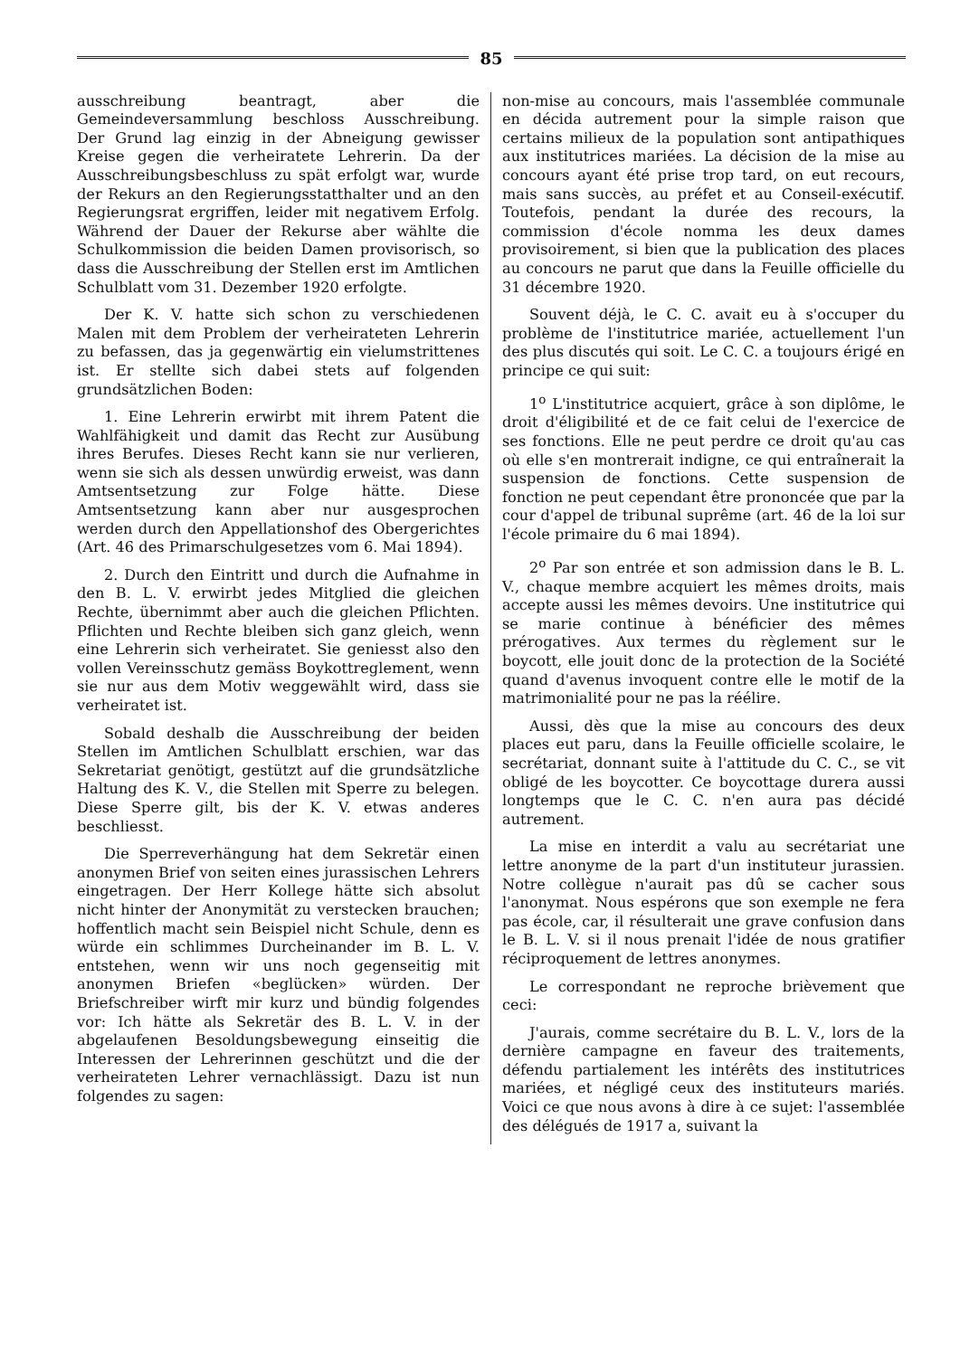85
ausschreibung beantragt, aber die Gemeindeversammlung beschloss Ausschreibung. Der Grund lag einzig in der Abneigung gewisser Kreise gegen die verheiratete Lehrerin. Da der Ausschreibungsbeschluss zu spät erfolgt war, wurde der Rekurs an den Regierungsstatthalter und an den Regierungsrat ergriffen, leider mit negativem Erfolg. Während der Dauer der Rekurse aber wählte die Schulkommission die beiden Damen provisorisch, so dass die Ausschreibung der Stellen erst im Amtlichen Schulblatt vom 31. Dezember 1920 erfolgte.
Der K. V. hatte sich schon zu verschiedenen Malen mit dem Problem der verheirateten Lehrerin zu befassen, das ja gegenwärtig ein vielumstrittenes ist. Er stellte sich dabei stets auf folgenden grundsätzlichen Boden:
1. Eine Lehrerin erwirbt mit ihrem Patent die Wahlfähigkeit und damit das Recht zur Ausübung ihres Berufes. Dieses Recht kann sie nur verlieren, wenn sie sich als dessen unwürdig erweist, was dann Amtsentsetzung zur Folge hätte. Diese Amtsentsetzung kann aber nur ausgesprochen werden durch den Appellationshof des Obergerichtes (Art. 46 des Primarschulgesetzes vom 6. Mai 1894).
2. Durch den Eintritt und durch die Aufnahme in den B. L. V. erwirbt jedes Mitglied die gleichen Rechte, übernimmt aber auch die gleichen Pflichten. Pflichten und Rechte bleiben sich ganz gleich, wenn eine Lehrerin sich verheiratet. Sie geniesst also den vollen Vereinsschutz gemäss Boykottreglement, wenn sie nur aus dem Motiv weggewählt wird, dass sie verheiratet ist.
Sobald deshalb die Ausschreibung der beiden Stellen im Amtlichen Schulblatt erschien, war das Sekretariat genötigt, gestützt auf die grundsätzliche Haltung des K. V., die Stellen mit Sperre zu belegen. Diese Sperre gilt, bis der K. V. etwas anderes beschliesst.
Die Sperreverhängung hat dem Sekretär einen anonymen Brief von seiten eines jurassischen Lehrers eingetragen. Der Herr Kollege hätte sich absolut nicht hinter der Anonymität zu verstecken brauchen; hoffentlich macht sein Beispiel nicht Schule, denn es würde ein schlimmes Durcheinander im B. L. V. entstehen, wenn wir uns noch gegenseitig mit anonymen Briefen «beglücken» würden. Der Briefschreiber wirft mir kurz und bündig folgendes vor: Ich hätte als Sekretär des B. L. V. in der abgelaufenen Besoldungsbewegung einseitig die Interessen der Lehrerinnen geschützt und die der verheirateten Lehrer vernachlässigt. Dazu ist nun folgendes zu sagen:
non-mise au concours, mais l'assemblée communale en décida autrement pour la simple raison que certains milieux de la population sont antipathiques aux institutrices mariées. La décision de la mise au concours ayant été prise trop tard, on eut recours, mais sans succès, au préfet et au Conseil-exécutif. Toutefois, pendant la durée des recours, la commission d'école nomma les deux dames provisoirement, si bien que la publication des places au concours ne parut que dans la Feuille officielle du 31 décembre 1920.
Souvent déjà, le C. C. avait eu à s'occuper du problème de l'institutrice mariée, actuellement l'un des plus discutés qui soit. Le C. C. a toujours érigé en principe ce qui suit:
1<sup>o</sup> L'institutrice acquiert, grâce à son diplôme, le droit d'éligibilité et de ce fait celui de l'exercice de ses fonctions. Elle ne peut perdre ce droit qu'au cas où elle s'en montrerait indigne, ce qui entraînerait la suspension de fonctions. Cette suspension de fonction ne peut cependant être prononcée que par la cour d'appel de tribunal suprême (art. 46 de la loi sur l'école primaire du 6 mai 1894).
2<sup>o</sup> Par son entrée et son admission dans le B. L. V., chaque membre acquiert les mêmes droits, mais accepte aussi les mêmes devoirs. Une institutrice qui se marie continue à bénéficier des mêmes prérogatives. Aux termes du règlement sur le boycott, elle jouit donc de la protection de la Société quand d'avenus invoquent contre elle le motif de la matrimonialité pour ne pas la réélire.
Aussi, dès que la mise au concours des deux places eut paru, dans la Feuille officielle scolaire, le secrétariat, donnant suite à l'attitude du C. C., se vit obligé de les boycotter. Ce boycottage durera aussi longtemps que le C. C. n'en aura pas décidé autrement.
La mise en interdit a valu au secrétariat une lettre anonyme de la part d'un instituteur jurassien. Notre collègue n'aurait pas dû se cacher sous l'anonymat. Nous espérons que son exemple ne fera pas école, car, il résulterait une grave confusion dans le B. L. V. si il nous prenait l'idée de nous gratifier réciproquement de lettres anonymes.
Le correspondant ne reproche brièvement que ceci:
J'aurais, comme secrétaire du B. L. V., lors de la dernière campagne en faveur des traitements, défendu partialement les intérêts des institutrices mariées, et négligé ceux des instituteurs mariés. Voici ce que nous avons à dire à ce sujet: l'assemblée des délégués de 1917 a, suivant la